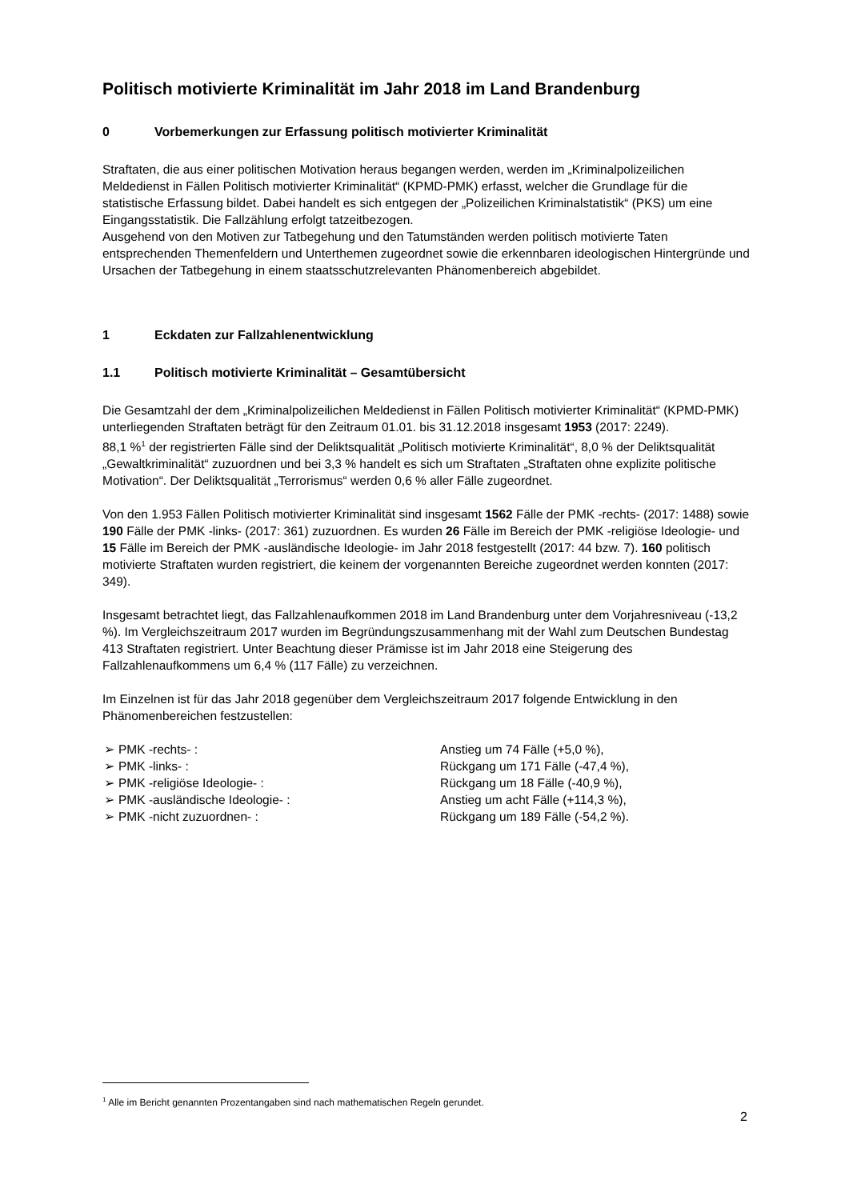Politisch motivierte Kriminalität im Jahr 2018 im Land Brandenburg
0 Vorbemerkungen zur Erfassung politisch motivierter Kriminalität
Straftaten, die aus einer politischen Motivation heraus begangen werden, werden im „Kriminalpolizeilichen Meldedienst in Fällen Politisch motivierter Kriminalität“ (KPMD-PMK) erfasst, welcher die Grundlage für die statistische Erfassung bildet. Dabei handelt es sich entgegen der „Polizeilichen Kriminalstatistik“ (PKS) um eine Eingangsstatistik. Die Fallzählung erfolgt tatzeitbezogen.
Ausgehend von den Motiven zur Tatbegehung und den Tatumständen werden politisch motivierte Taten entsprechenden Themenfeldern und Unterthemen zugeordnet sowie die erkennbaren ideologischen Hintergründe und Ursachen der Tatbegehung in einem staatsschutzrelevanten Phänomenbereich abgebildet.
1 Eckdaten zur Fallzahlenentwicklung
1.1 Politisch motivierte Kriminalität – Gesamtübersicht
Die Gesamtzahl der dem „Kriminalpolizeilichen Meldedienst in Fällen Politisch motivierter Kriminalität“ (KPMD-PMK) unterliegenden Straftaten beträgt für den Zeitraum 01.01. bis 31.12.2018 insgesamt 1953 (2017: 2249).
88,1 %<sup>1</sup> der registrierten Fälle sind der Deliktsqualität „Politisch motivierte Kriminalität“, 8,0 % der Deliktsqualität „Gewaltkriminalität“ zuzuordnen und bei 3,3 % handelt es sich um Straftaten „Straftaten ohne explizite politische Motivation“. Der Deliktsqualität „Terrorismus“ werden 0,6 % aller Fälle zugeordnet.
Von den 1.953 Fällen Politisch motivierter Kriminalität sind insgesamt 1562 Fälle der PMK -rechts- (2017: 1488) sowie 190 Fälle der PMK -links- (2017: 361) zuzuordnen. Es wurden 26 Fälle im Bereich der PMK -religiöse Ideologie- und 15 Fälle im Bereich der PMK -ausländische Ideologie- im Jahr 2018 festgestellt (2017: 44 bzw. 7). 160 politisch motivierte Straftaten wurden registriert, die keinem der vorgenannten Bereiche zugeordnet werden konnten (2017: 349).
Insgesamt betrachtet liegt, das Fallzahlenaufkommen 2018 im Land Brandenburg unter dem Vorjahresniveau (-13,2 %). Im Vergleichszeitraum 2017 wurden im Begründungszusammenhang mit der Wahl zum Deutschen Bundestag 413 Straftaten registriert. Unter Beachtung dieser Prämisse ist im Jahr 2018 eine Steigerung des Fallzahlenaufkommens um 6,4 % (117 Fälle) zu verzeichnen.
Im Einzelnen ist für das Jahr 2018 gegenüber dem Vergleichszeitraum 2017 folgende Entwicklung in den Phänomenbereichen festzustellen:
➢ PMK -rechts- : Anstieg um 74 Fälle (+5,0 %),
➢ PMK -links- : Rückgang um 171 Fälle (-47,4 %),
➢ PMK -religiöse Ideologie- : Rückgang um 18 Fälle (-40,9 %),
➢ PMK -ausländische Ideologie- : Anstieg um acht Fälle (+114,3 %),
➢ PMK -nicht zuzuordnen- : Rückgang um 189 Fälle (-54,2 %).
<sup>1</sup> Alle im Bericht genannten Prozentangaben sind nach mathematischen Regeln gerundet.
2